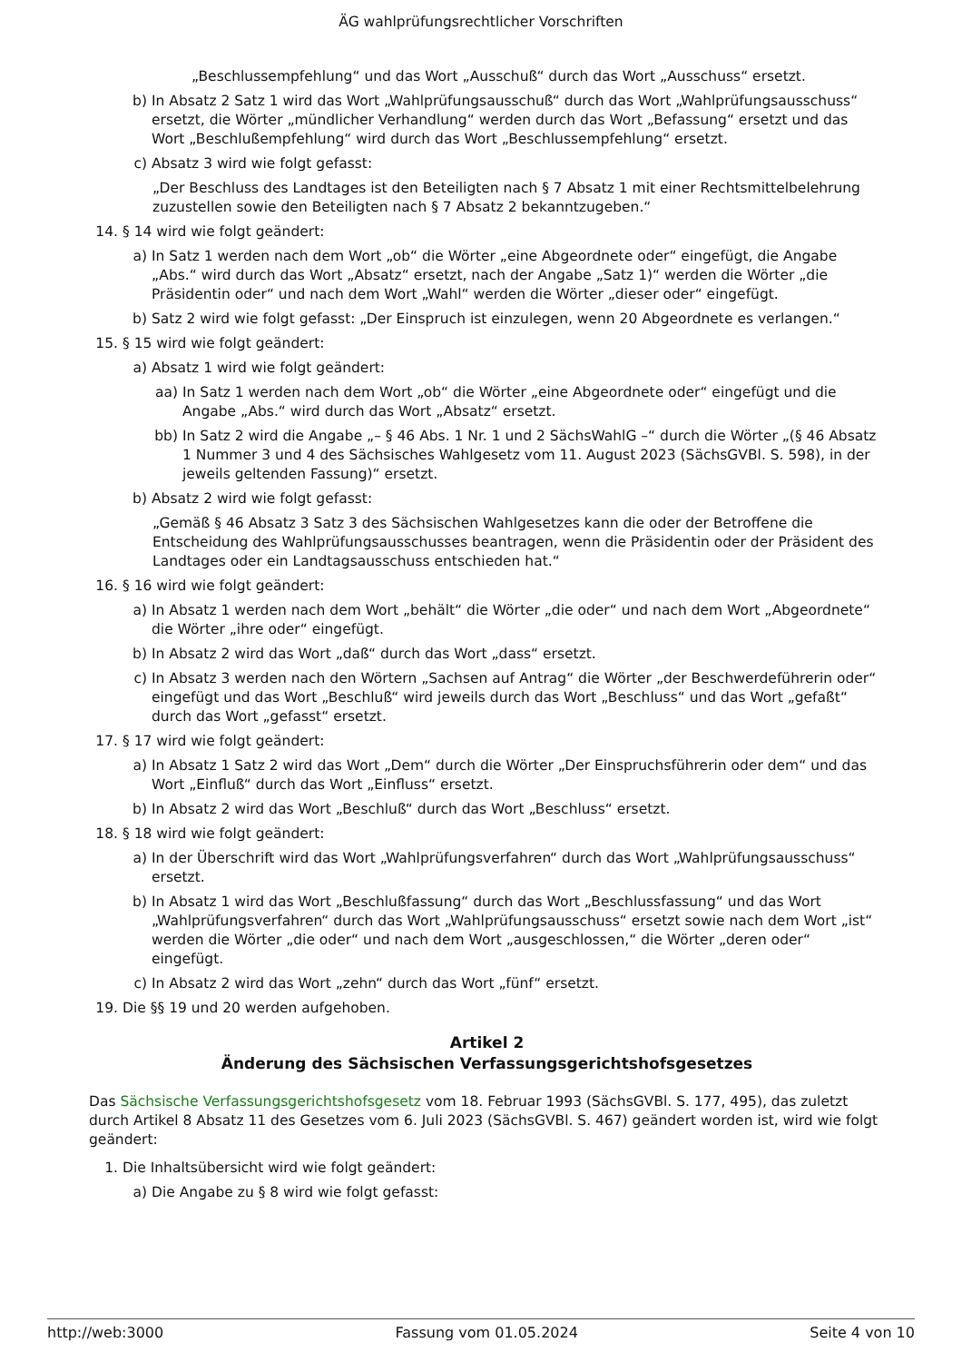ÄG wahlprüfungsrechtlicher Vorschriften
„Beschlussempfehlung“ und das Wort „Ausschuß“ durch das Wort „Ausschuss“ ersetzt.
b) In Absatz 2 Satz 1 wird das Wort „Wahlprüfungsausschuß“ durch das Wort „Wahlprüfungsausschuss“ ersetzt, die Wörter „mündlicher Verhandlung“ werden durch das Wort „Befassung“ ersetzt und das Wort „Beschlußempfehlung“ wird durch das Wort „Beschlussempfehlung“ ersetzt.
c) Absatz 3 wird wie folgt gefasst:
„Der Beschluss des Landtages ist den Beteiligten nach § 7 Absatz 1 mit einer Rechtsmittelbelehrung zuzustellen sowie den Beteiligten nach § 7 Absatz 2 bekanntzugeben.“
14. § 14 wird wie folgt geändert:
a) In Satz 1 werden nach dem Wort „ob“ die Wörter „eine Abgeordnete oder“ eingefügt, die Angabe „Abs.“ wird durch das Wort „Absatz“ ersetzt, nach der Angabe „Satz 1)“ werden die Wörter „die Präsidentin oder“ und nach dem Wort „Wahl“ werden die Wörter „dieser oder“ eingefügt.
b) Satz 2 wird wie folgt gefasst: „Der Einspruch ist einzulegen, wenn 20 Abgeordnete es verlangen.“
15. § 15 wird wie folgt geändert:
a) Absatz 1 wird wie folgt geändert:
aa) In Satz 1 werden nach dem Wort „ob“ die Wörter „eine Abgeordnete oder“ eingefügt und die Angabe „Abs.“ wird durch das Wort „Absatz“ ersetzt.
bb) In Satz 2 wird die Angabe „– § 46 Abs. 1 Nr. 1 und 2 SächsWahlG –“ durch die Wörter „(§ 46 Absatz 1 Nummer 3 und 4 des Sächsisches Wahlgesetz vom 11. August 2023 (SächsGVBl. S. 598), in der jeweils geltenden Fassung)“ ersetzt.
b) Absatz 2 wird wie folgt gefasst:
„Gemäß § 46 Absatz 3 Satz 3 des Sächsischen Wahlgesetzes kann die oder der Betroffene die Entscheidung des Wahlprüfungsausschusses beantragen, wenn die Präsidentin oder der Präsident des Landtages oder ein Landtagsausschuss entschieden hat.“
16. § 16 wird wie folgt geändert:
a) In Absatz 1 werden nach dem Wort „behält“ die Wörter „die oder“ und nach dem Wort „Abgeordnete“ die Wörter „ihre oder“ eingefügt.
b) In Absatz 2 wird das Wort „daß“ durch das Wort „dass“ ersetzt.
c) In Absatz 3 werden nach den Wörtern „Sachsen auf Antrag“ die Wörter „der Beschwerdeführerin oder“ eingefügt und das Wort „Beschluß“ wird jeweils durch das Wort „Beschluss“ und das Wort „gefaßt“ durch das Wort „gefasst“ ersetzt.
17. § 17 wird wie folgt geändert:
a) In Absatz 1 Satz 2 wird das Wort „Dem“ durch die Wörter „Der Einspruchsführerin oder dem“ und das Wort „Einfluß“ durch das Wort „Einfluss“ ersetzt.
b) In Absatz 2 wird das Wort „Beschluß“ durch das Wort „Beschluss“ ersetzt.
18. § 18 wird wie folgt geändert:
a) In der Überschrift wird das Wort „Wahlprüfungsverfahren“ durch das Wort „Wahlprüfungsausschuss“ ersetzt.
b) In Absatz 1 wird das Wort „Beschlußfassung“ durch das Wort „Beschlussfassung“ und das Wort „Wahlprüfungsverfahren“ durch das Wort „Wahlprüfungsausschuss“ ersetzt sowie nach dem Wort „ist“ werden die Wörter „die oder“ und nach dem Wort „ausgeschlossen,“ die Wörter „deren oder“ eingefügt.
c) In Absatz 2 wird das Wort „zehn“ durch das Wort „fünf“ ersetzt.
19. Die §§ 19 und 20 werden aufgehoben.
Artikel 2
Änderung des Sächsischen Verfassungsgerichtshofsgesetzes
Das Sächsische Verfassungsgerichtshofsgesetz vom 18. Februar 1993 (SächsGVBl. S. 177, 495), das zuletzt durch Artikel 8 Absatz 11 des Gesetzes vom 6. Juli 2023 (SächsGVBl. S. 467) geändert worden ist, wird wie folgt geändert:
1. Die Inhaltsübersicht wird wie folgt geändert:
a) Die Angabe zu § 8 wird wie folgt gefasst:
http://web:3000 Fassung vom 01.05.2024 Seite 4 von 10